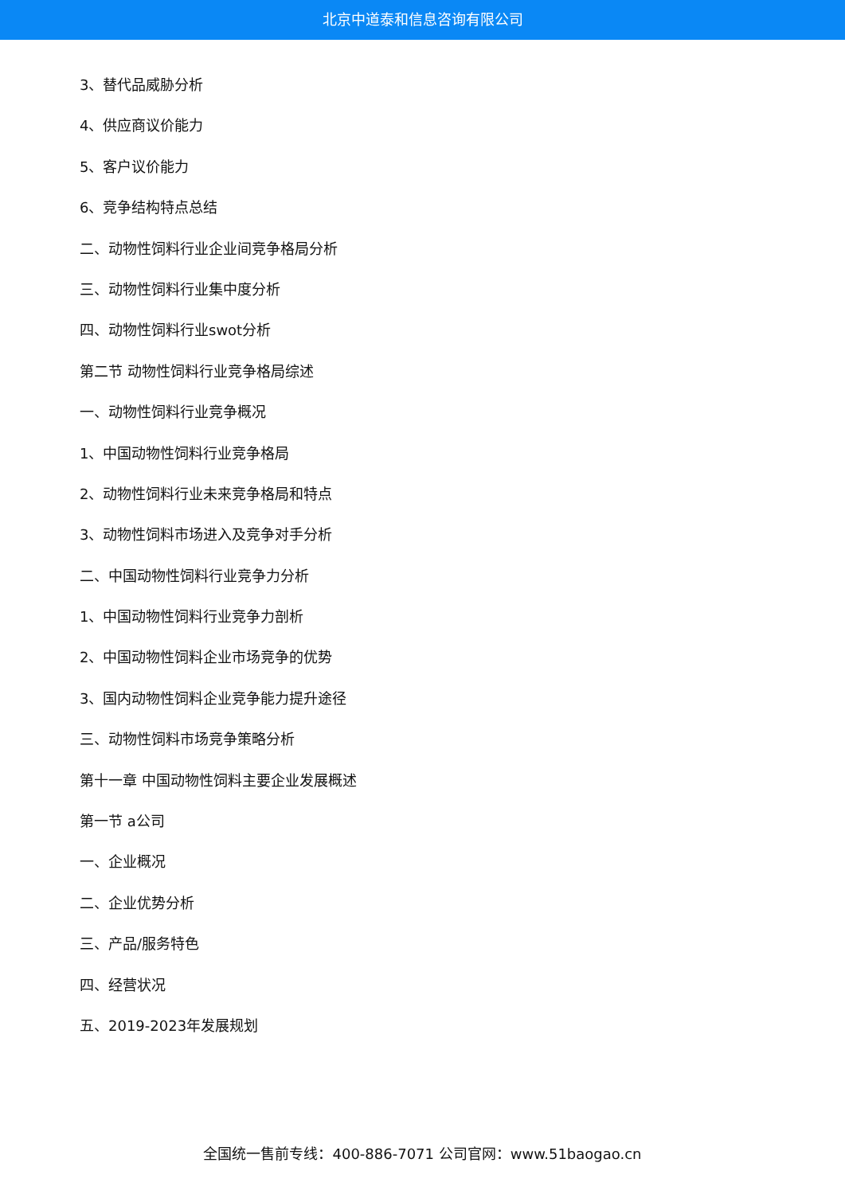北京中道泰和信息咨询有限公司
3、替代品威胁分析
4、供应商议价能力
5、客户议价能力
6、竞争结构特点总结
二、动物性饲料行业企业间竞争格局分析
三、动物性饲料行业集中度分析
四、动物性饲料行业swot分析
第二节 动物性饲料行业竞争格局综述
一、动物性饲料行业竞争概况
1、中国动物性饲料行业竞争格局
2、动物性饲料行业未来竞争格局和特点
3、动物性饲料市场进入及竞争对手分析
二、中国动物性饲料行业竞争力分析
1、中国动物性饲料行业竞争力剖析
2、中国动物性饲料企业市场竞争的优势
3、国内动物性饲料企业竞争能力提升途径
三、动物性饲料市场竞争策略分析
第十一章 中国动物性饲料主要企业发展概述
第一节 a公司
一、企业概况
二、企业优势分析
三、产品/服务特色
四、经营状况
五、2019-2023年发展规划
全国统一售前专线：400-886-7071 公司官网：www.51baogao.cn